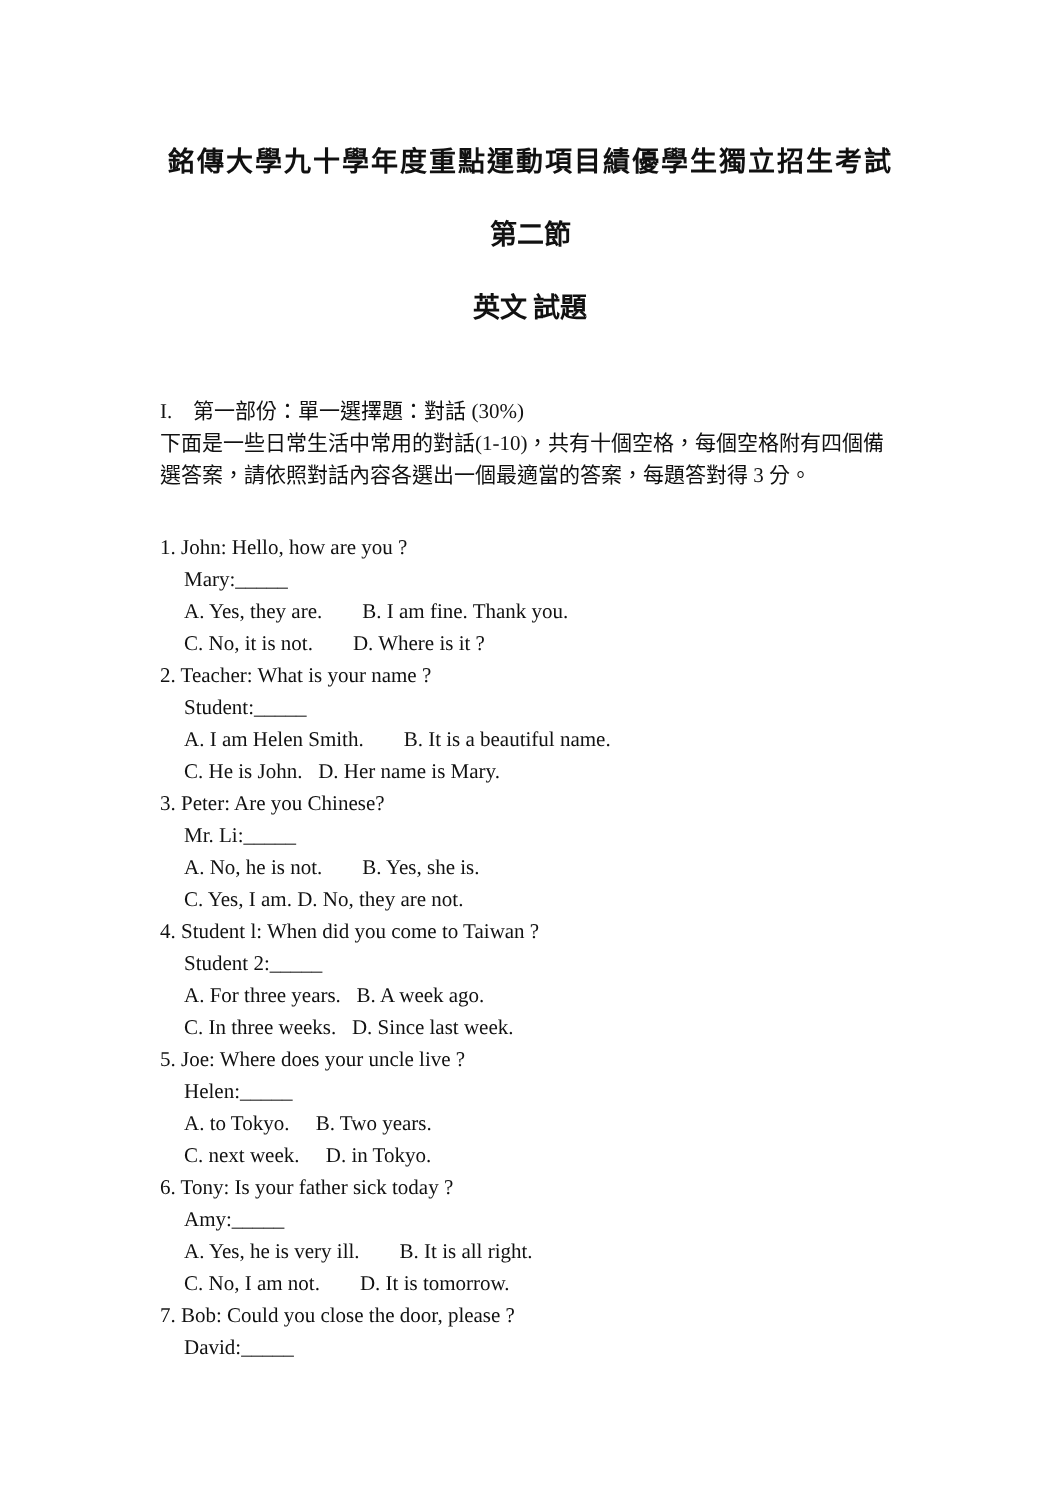銘傳大學九十學年度重點運動項目績優學生獨立招生考試
第二節
英文 試題
I. 第一部份：單一選擇題：對話 (30%)
下面是一些日常生活中常用的對話(1-10)，共有十個空格，每個空格附有四個備選答案，請依照對話內容各選出一個最適當的答案，每題答對得 3 分。
1. John: Hello, how are you ?
Mary:_____
A. Yes, they are. B. I am fine. Thank you.
C. No, it is not. D. Where is it ?
2. Teacher: What is your name ?
Student:_____
A. I am Helen Smith. B. It is a beautiful name.
C. He is John. D. Her name is Mary.
3. Peter: Are you Chinese?
Mr. Li:_____
A. No, he is not. B. Yes, she is.
C. Yes, I am. D. No, they are not.
4. Student l: When did you come to Taiwan ?
Student 2:_____
A. For three years. B. A week ago.
C. In three weeks. D. Since last week.
5. Joe: Where does your uncle live ?
Helen:_____
A. to Tokyo. B. Two years.
C. next week. D. in Tokyo.
6. Tony: Is your father sick today ?
Amy:_____
A. Yes, he is very ill. B. It is all right.
C. No, I am not. D. It is tomorrow.
7. Bob: Could you close the door, please ?
David:_____